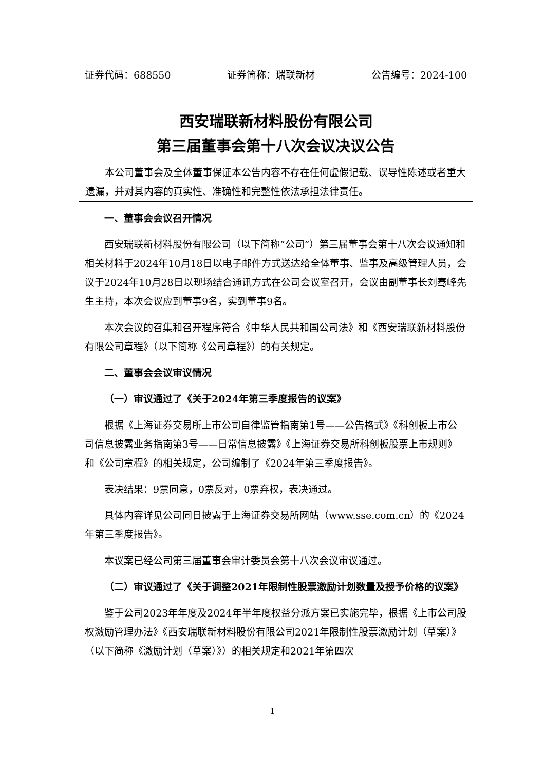证券代码：688550 证券简称：瑞联新材 公告编号：2024-100
西安瑞联新材料股份有限公司
第三届董事会第十八次会议决议公告
本公司董事会及全体董事保证本公告内容不存在任何虚假记载、误导性陈述或者重大遗漏，并对其内容的真实性、准确性和完整性依法承担法律责任。
一、董事会会议召开情况
西安瑞联新材料股份有限公司（以下简称“公司”）第三届董事会第十八次会议通知和相关材料于2024年10月18日以电子邮件方式送达给全体董事、监事及高级管理人员，会议于2024年10月28日以现场结合通讯方式在公司会议室召开，会议由副董事长刘骞峰先生主持，本次会议应到董事9名，实到董事9名。
本次会议的召集和召开程序符合《中华人民共和国公司法》和《西安瑞联新材料股份有限公司章程》（以下简称《公司章程》）的有关规定。
二、董事会会议审议情况
（一）审议通过了《关于2024年第三季度报告的议案》
根据《上海证券交易所上市公司自律监管指南第1号——公告格式》《科创板上市公司信息披露业务指南第3号——日常信息披露》《上海证券交易所科创板股票上市规则》和《公司章程》的相关规定，公司编制了《2024年第三季度报告》。
表决结果：9票同意，0票反对，0票弃权，表决通过。
具体内容详见公司同日披露于上海证券交易所网站（www.sse.com.cn）的《2024年第三季度报告》。
本议案已经公司第三届董事会审计委员会第十八次会议审议通过。
（二）审议通过了《关于调整2021年限制性股票激励计划数量及授予价格的议案》
鉴于公司2023年年度及2024年半年度权益分派方案已实施完毕，根据《上市公司股权激励管理办法》《西安瑞联新材料股份有限公司2021年限制性股票激励计划（草案）》（以下简称《激励计划（草案）》）的相关规定和2021年第四次
1